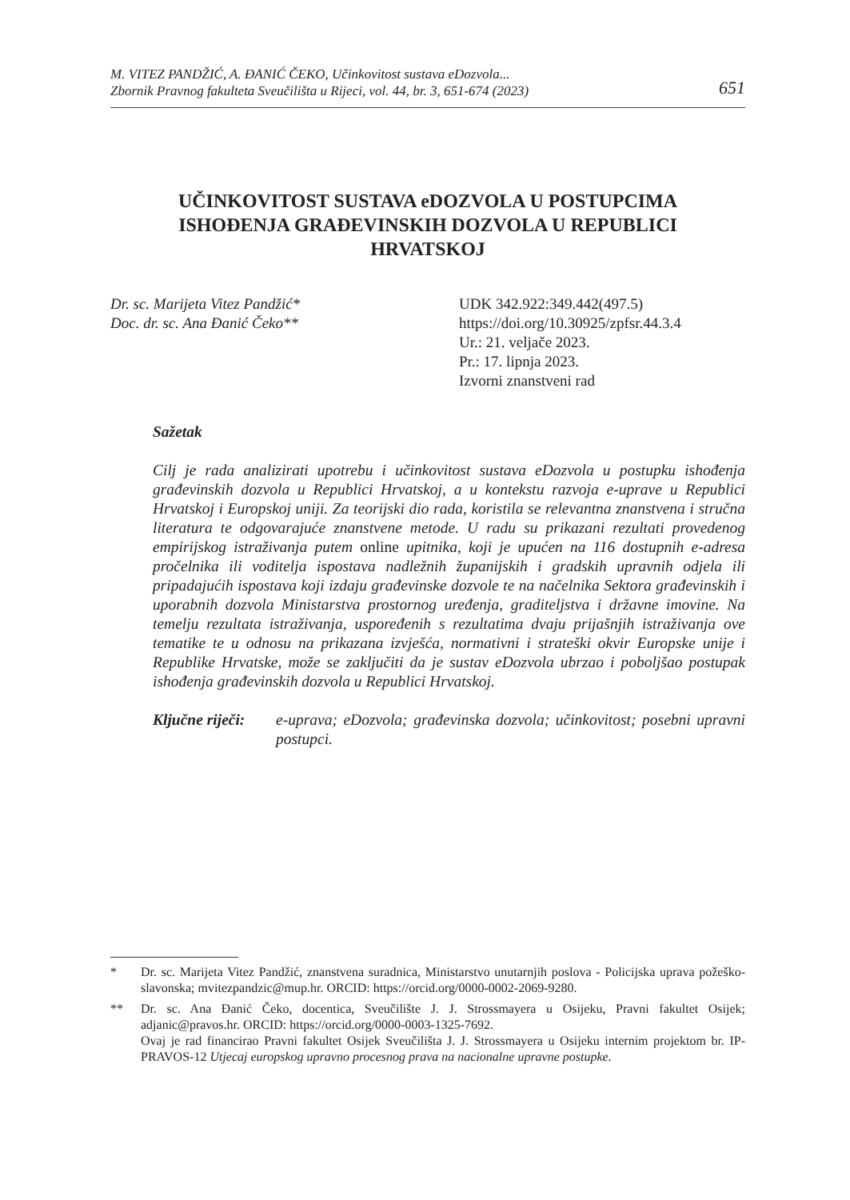M. VITEZ PANDŽIĆ, A. ĐANIĆ ČEKO, Učinkovitost sustava eDozvola...
Zbornik Pravnog fakulteta Sveučilišta u Rijeci, vol. 44, br. 3, 651-674 (2023) 651
UČINKOVITOST SUSTAVA eDOZVOLA U POSTUPCIMA
ISHOĐENJA GRAĐEVINSKIH DOZVOLA U REPUBLICI
HRVATSKOJ
Dr. sc. Marijeta Vitez Pandžić*
Doc. dr. sc. Ana Đanić Čeko**
UDK 342.922:349.442(497.5)
https://doi.org/10.30925/zpfsr.44.3.4
Ur.: 21. veljače 2023.
Pr.: 17. lipnja 2023.
Izvorni znanstveni rad
Sažetak
Cilj je rada analizirati upotrebu i učinkovitost sustava eDozvola u postupku ishođenja građevinskih dozvola u Republici Hrvatskoj, a u kontekstu razvoja e-uprave u Republici Hrvatskoj i Europskoj uniji. Za teorijski dio rada, koristila se relevantna znanstvena i stručna literatura te odgovarajuće znanstvene metode. U radu su prikazani rezultati provedenog empirijskog istraživanja putem online upitnika, koji je upućen na 116 dostupnih e-adresa pročelnika ili voditelja ispostava nadležnih županijskih i gradskih upravnih odjela ili pripadajućih ispostava koji izdaju građevinske dozvole te na načelnika Sektora građevinskih i uporabnih dozvola Ministarstva prostornog uređenja, graditeljstva i državne imovine. Na temelju rezultata istraživanja, uspoređenih s rezultatima dvaju prijašnjih istraživanja ove tematike te u odnosu na prikazana izvješća, normativni i strateški okvir Europske unije i Republike Hrvatske, može se zaključiti da je sustav eDozvola ubrzao i poboljšao postupak ishođenja građevinskih dozvola u Republici Hrvatskoj.
Ključne riječi:
e-uprava; eDozvola; građevinska dozvola; učinkovitost; posebni upravni postupci.
* Dr. sc. Marijeta Vitez Pandžić, znanstvena suradnica, Ministarstvo unutarnjih poslova - Policijska uprava požeško-slavonska; mvitezpandzic@mup.hr. ORCID: https://orcid.org/0000-0002-2069-9280.
** Dr. sc. Ana Đanić Čeko, docentica, Sveučilište J. J. Strossmayera u Osijeku, Pravni fakultet Osijek; adjanic@pravos.hr. ORCID: https://orcid.org/0000-0003-1325-7692.
Ovaj je rad financirao Pravni fakultet Osijek Sveučilišta J. J. Strossmayera u Osijeku internim projektom br. IP-PRAVOS-12 Utjecaj europskog upravno procesnog prava na nacionalne upravne postupke.